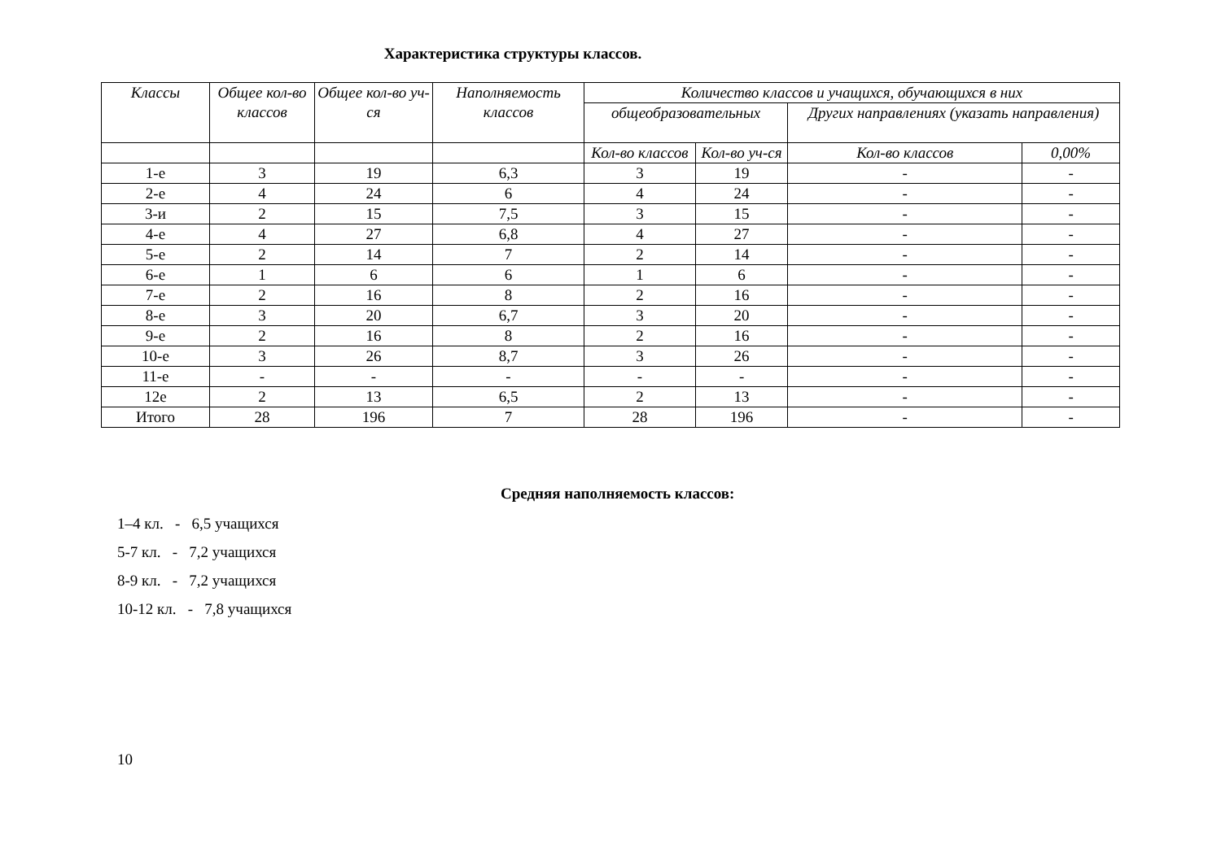Характеристика структуры классов.
| Классы | Общее кол-во классов | Общее кол-во уч-ся | Наполняемость классов | Количество классов и учащихся, обучающихся в них | | | |
| --- | --- | --- | --- | --- | --- | --- | --- |
| | | | | общеобразовательных | | Других направлениях (указать направления) | |
| | | | | Кол-во классов | Кол-во уч-ся | Кол-во классов | 0,00% |
| 1-е | 3 | 19 | 6,3 | 3 | 19 | - | - |
| 2-е | 4 | 24 | 6 | 4 | 24 | - | - |
| 3-и | 2 | 15 | 7,5 | 3 | 15 | - | - |
| 4-е | 4 | 27 | 6,8 | 4 | 27 | - | - |
| 5-е | 2 | 14 | 7 | 2 | 14 | - | - |
| 6-е | 1 | 6 | 6 | 1 | 6 | - | - |
| 7-е | 2 | 16 | 8 | 2 | 16 | - | - |
| 8-е | 3 | 20 | 6,7 | 3 | 20 | - | - |
| 9-е | 2 | 16 | 8 | 2 | 16 | - | - |
| 10-е | 3 | 26 | 8,7 | 3 | 26 | - | - |
| 11-е | - | - | - | - | - | - | - |
| 12е | 2 | 13 | 6,5 | 2 | 13 | - | - |
| Итого | 28 | 196 | 7 | 28 | 196 | - | - |
Средняя наполняемость классов:
1–4 кл. - 6,5 учащихся
5-7 кл. - 7,2 учащихся
8-9 кл. - 7,2 учащихся
10-12 кл. - 7,8 учащихся
10